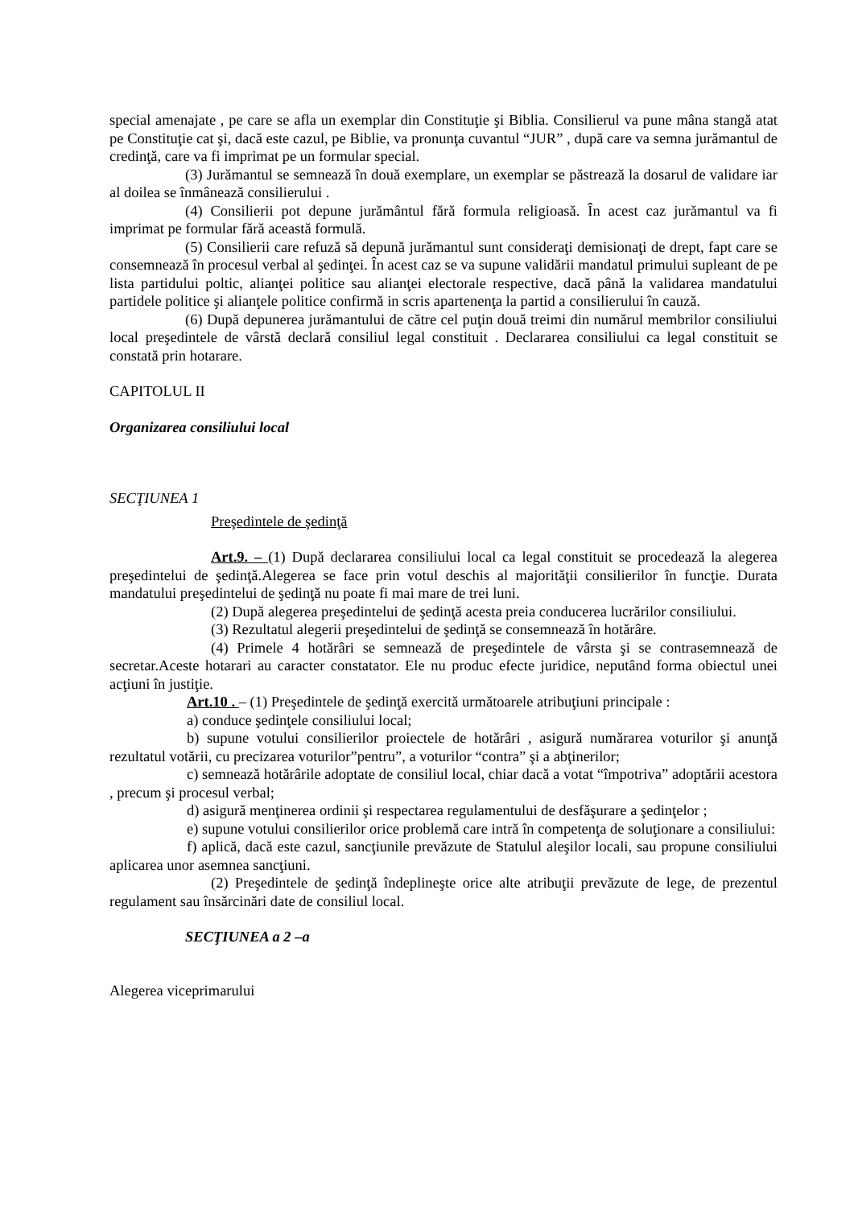special amenajate , pe care se afla un exemplar din Constituţie şi Biblia. Consilierul va pune mâna stangă atat pe Constituţie cat şi, dacă este cazul, pe Biblie, va pronunţa cuvantul “JUR” , după care va semna jurămantul de credinţă, care va fi imprimat pe un formular special.
(3) Jurămantul se semnează în două exemplare, un exemplar se păstrează la dosarul de validare iar al doilea se înmânează consilierului .
(4) Consilierii pot depune jurământul fără formula religioasă. În acest caz jurămantul va fi imprimat pe formular fără această formulă.
(5) Consilierii care refuză să depună jurămantul sunt consideraţi demisionaţi de drept, fapt care se consemnează în procesul verbal al şedinţei. În acest caz se va supune validării mandatul primului supleant de pe lista partidului poltic, alianţei politice sau alianţei electorale respective, dacă până la validarea mandatului partidele politice şi alianţele politice confirmă in scris apartenenţa la partid a consilierului în cauză.
(6) După depunerea jurămantului de către cel puţin două treimi din numărul membrilor consiliului local preşedintele de vârstă declară consiliul legal constituit . Declararea consiliului ca legal constituit se constată prin hotarare.
CAPITOLUL II
Organizarea consiliului local
SECŢIUNEA 1
Preşedintele de şedinţă
Art.9. – (1) După declararea consiliului local ca legal constituit se procedează la alegerea preşedintelui de şedinţă.Alegerea se face prin votul deschis al majorităţii consilierilor în funcţie. Durata mandatului preşedintelui de şedinţă nu poate fi mai mare de trei luni.
(2) După alegerea preşedintelui de şedinţă acesta preia conducerea lucrărilor consiliului.
(3) Rezultatul alegerii preşedintelui de şedinţă se consemnează în hotărâre.
(4) Primele 4 hotărâri se semnează de preşedintele de vârsta şi se contrasemnează de secretar.Aceste hotarari au caracter constatator. Ele nu produc efecte juridice, neputând forma obiectul unei acţiuni în justiţie.
Art.10 . – (1) Preşedintele de şedinţă exercită următoarele atribuţiuni principale :
a) conduce şedinţele consiliului local;
b) supune votului consilierilor proiectele de hotărâri , asigură numărarea voturilor şi anunţă rezultatul votării, cu precizarea voturilor”pentru”, a voturilor “contra” şi a abţinerilor;
c) semnează hotărârile adoptate de consiliul local, chiar dacă a votat “împotriva” adoptării acestora , precum şi procesul verbal;
d) asigură menţinerea ordinii şi respectarea regulamentului de desfăşurare a şedinţelor ;
e) supune votului consilierilor orice problemă care intră în competenţa de soluţionare a consiliului:
f) aplică, dacă este cazul, sancţiunile prevăzute de Statulul aleşilor locali, sau propune consiliului aplicarea unor asemnea sancţiuni.
(2) Preşedintele de şedinţă îndeplineşte orice alte atribuţii prevăzute de lege, de prezentul regulament sau însărcinări date de consiliul local.
SECŢIUNEA a 2 –a
Alegerea viceprimarului